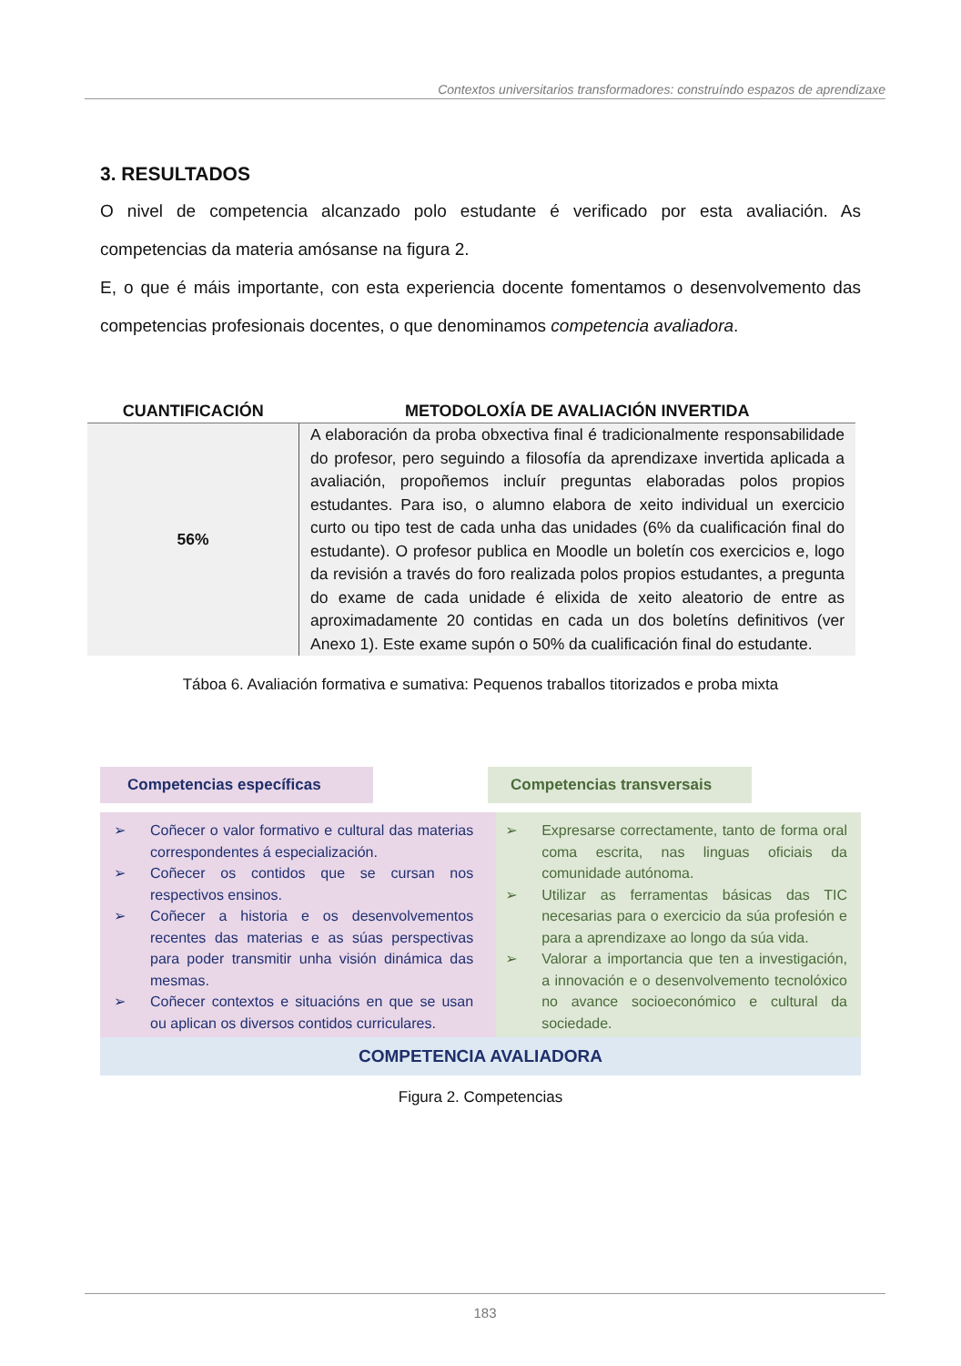Contextos universitarios transformadores: construíndo espazos de aprendizaxe
3. RESULTADOS
O nivel de competencia alcanzado polo estudante é verificado por esta avaliación. As competencias da materia amósanse na figura 2.
E, o que é máis importante, con esta experiencia docente fomentamos o desenvolvemento das competencias profesionais docentes, o que denominamos competencia avaliadora.
| CUANTIFICACIÓN | METODOLOXÍA DE AVALIACIÓN INVERTIDA |
| --- | --- |
| 56% | A elaboración da proba obxectiva final é tradicionalmente responsabilidade do profesor, pero seguindo a filosofía da aprendizaxe invertida aplicada a avaliación, propoñemos incluír preguntas elaboradas polos propios estudantes. Para iso, o alumno elabora de xeito individual un exercicio curto ou tipo test de cada unha das unidades (6% da cualificación final do estudante). O profesor publica en Moodle un boletín cos exercicios e, logo da revisión a través do foro realizada polos propios estudantes, a pregunta do exame de cada unidade é elixida de xeito aleatorio de entre as aproximadamente 20 contidas en cada un dos boletíns definitivos (ver Anexo 1). Este exame supón o 50% da cualificación final do estudante. |
Táboa 6. Avaliación formativa e sumativa: Pequenos traballos titorizados e proba mixta
Competencias específicas
Competencias transversais
➢ Coñecer o valor formativo e cultural das materias correspondentes á especialización.
➢ Coñecer os contidos que se cursan nos respectivos ensinos.
➢ Coñecer a historia e os desenvolvementos recentes das materias e as súas perspectivas para poder transmitir unha visión dinámica das mesmas.
➢ Coñecer contextos e situacións en que se usan ou aplican os diversos contidos curriculares.
➢ Expresarse correctamente, tanto de forma oral coma escrita, nas linguas oficiais da comunidade autónoma.
➢ Utilizar as ferramentas básicas das TIC necesarias para o exercicio da súa profesión e para a aprendizaxe ao longo da súa vida.
➢ Valorar a importancia que ten a investigación, a innovación e o desenvolvemento tecnolóxico no avance socioeconómico e cultural da sociedade.
COMPETENCIA AVALIADORA
Figura 2. Competencias
183